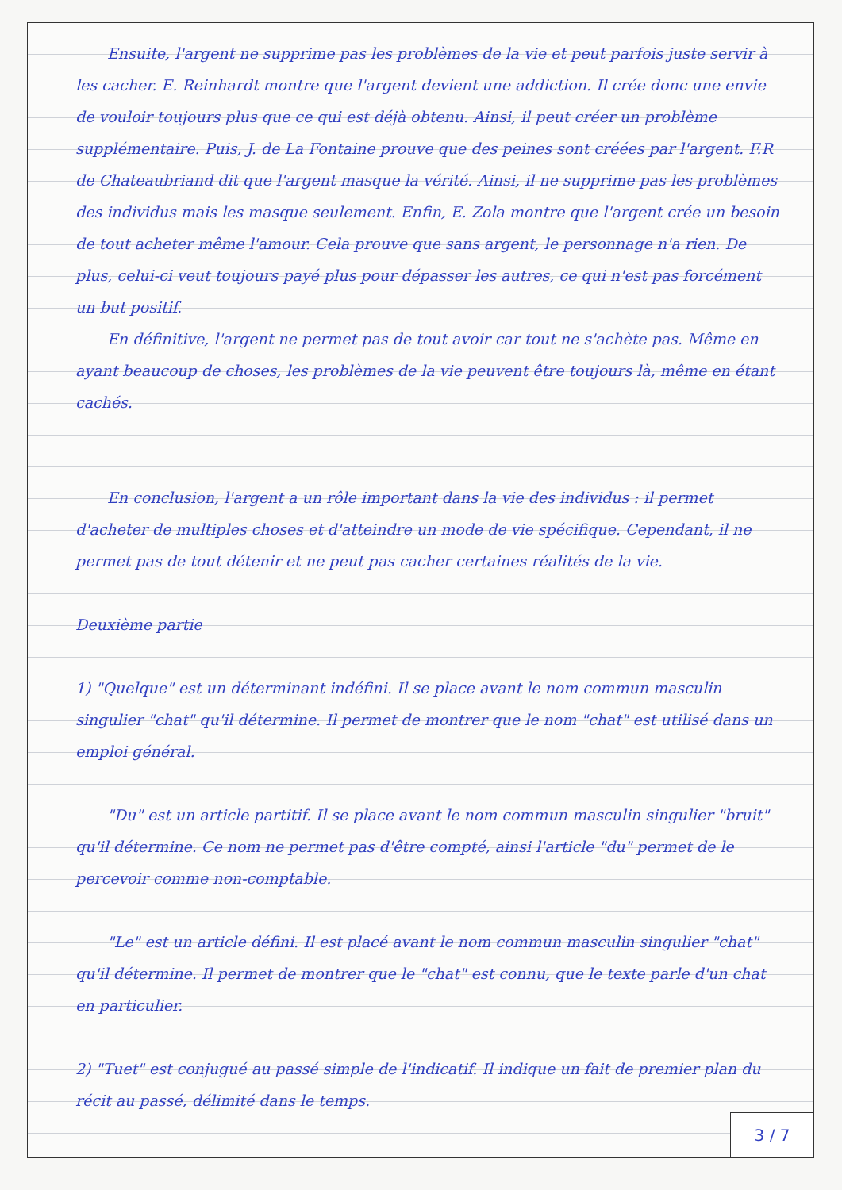Ensuite, l'argent ne supprime pas les problèmes de la vie et peut parfois juste servir à les cacher. E. Reinhardt montre que l'argent devient une addiction. Il crée donc une envie de vouloir toujours plus que ce qui est déjà obtenu. Ainsi, il peut créer un problème supplémentaire. Puis, J. de La Fontaine prouve que des peines sont créées par l'argent. F.R de Chateaubriand dit que l'argent masque la vérité. Ainsi, il ne supprime pas les problèmes des individus mais les masque seulement. Enfin, E. Zola montre que l'argent crée un besoin de tout acheter même l'amour. Cela prouve que sans argent, le personnage n'a rien. De plus, celui-ci veut toujours payé plus pour dépasser les autres, ce qui n'est pas forcément un but positif.
En définitive, l'argent ne permet pas de tout avoir car tout ne s'achète pas. Même en ayant beaucoup de choses, les problèmes de la vie peuvent être toujours là, même en étant cachés.
En conclusion, l'argent a un rôle important dans la vie des individus : il permet d'acheter de multiples choses et d'atteindre un mode de vie spécifique. Cependant, il ne permet pas de tout détenir et ne peut pas cacher certaines réalités de la vie.
Deuxième partie
1) "Quelque" est un déterminant indéfini. Il se place avant le nom commun masculin singulier "chat" qu'il détermine. Il permet de montrer que le nom "chat" est utilisé dans un emploi général.
"Du" est un article partitif. Il se place avant le nom commun masculin singulier "bruit" qu'il détermine. Ce nom ne permet pas d'être compté, ainsi l'article "du" permet de le percevoir comme non-comptable.
"Le" est un article défini. Il est placé avant le nom commun masculin singulier "chat" qu'il détermine. Il permet de montrer que le "chat" est connu, que le texte parle d'un chat en particulier.
2) "Tuet" est conjugué au passé simple de l'indicatif. Il indique un fait de premier plan du récit au passé, délimité dans le temps.
3 / 7